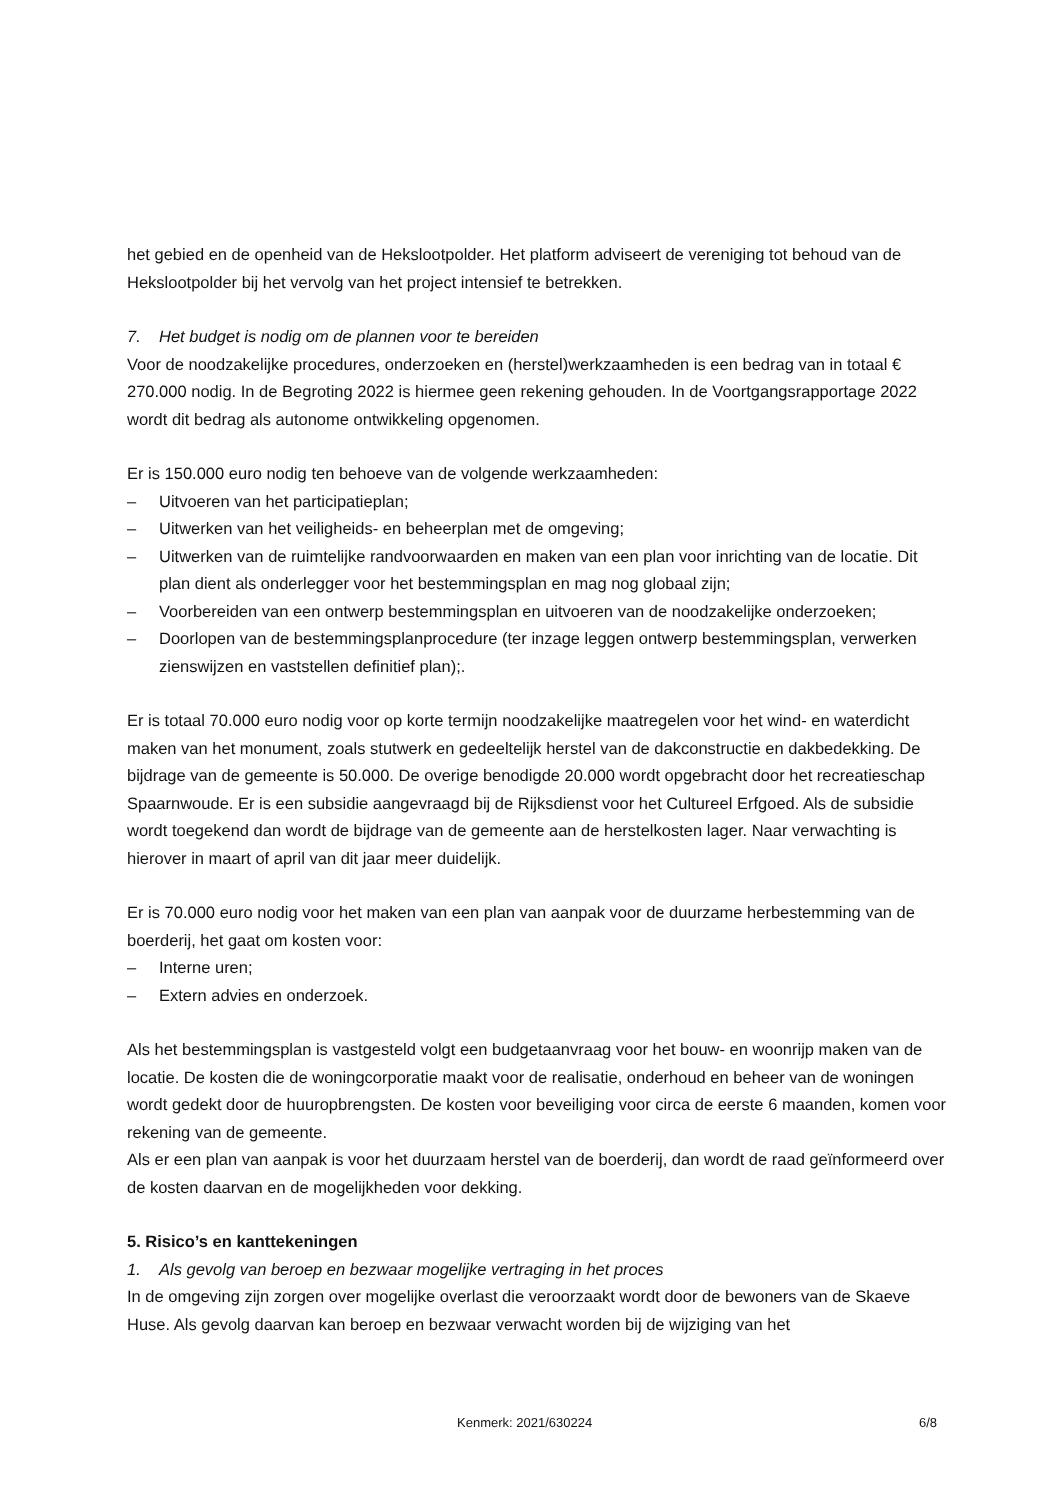het gebied en de openheid van de Hekslootpolder. Het platform adviseert de vereniging tot behoud van de Hekslootpolder bij het vervolg van het project intensief te betrekken.
7. Het budget is nodig om de plannen voor te bereiden
Voor de noodzakelijke procedures, onderzoeken en (herstel)werkzaamheden is een bedrag van in totaal € 270.000 nodig. In de Begroting 2022 is hiermee geen rekening gehouden. In de Voortgangsrapportage 2022 wordt dit bedrag als autonome ontwikkeling opgenomen.
Er is 150.000 euro nodig ten behoeve van de volgende werkzaamheden:
– Uitvoeren van het participatieplan;
– Uitwerken van het veiligheids- en beheerplan met de omgeving;
– Uitwerken van de ruimtelijke randvoorwaarden en maken van een plan voor inrichting van de locatie. Dit plan dient als onderlegger voor het bestemmingsplan en mag nog globaal zijn;
– Voorbereiden van een ontwerp bestemmingsplan en uitvoeren van de noodzakelijke onderzoeken;
– Doorlopen van de bestemmingsplanprocedure (ter inzage leggen ontwerp bestemmingsplan, verwerken zienswijzen en vaststellen definitief plan);.
Er is totaal 70.000 euro nodig voor op korte termijn noodzakelijke maatregelen voor het wind- en waterdicht maken van het monument, zoals stutwerk en gedeeltelijk herstel van de dakconstructie en dakbedekking. De bijdrage van de gemeente is 50.000. De overige benodigde 20.000 wordt opgebracht door het recreatieschap Spaarnwoude. Er is een subsidie aangevraagd bij de Rijksdienst voor het Cultureel Erfgoed. Als de subsidie wordt toegekend dan wordt de bijdrage van de gemeente aan de herstelkosten lager. Naar verwachting is hierover in maart of april van dit jaar meer duidelijk.
Er is 70.000 euro nodig voor het maken van een plan van aanpak voor de duurzame herbestemming van de boerderij, het gaat om kosten voor:
– Interne uren;
– Extern advies en onderzoek.
Als het bestemmingsplan is vastgesteld volgt een budgetaanvraag voor het bouw- en woonrijp maken van de locatie. De kosten die de woningcorporatie maakt voor de realisatie, onderhoud en beheer van de woningen wordt gedekt door de huuropbrengsten. De kosten voor beveiliging voor circa de eerste 6 maanden, komen voor rekening van de gemeente.
Als er een plan van aanpak is voor het duurzaam herstel van de boerderij, dan wordt de raad geïnformeerd over de kosten daarvan en de mogelijkheden voor dekking.
5. Risico’s en kanttekeningen
1. Als gevolg van beroep en bezwaar mogelijke vertraging in het proces
In de omgeving zijn zorgen over mogelijke overlast die veroorzaakt wordt door de bewoners van de Skaeve Huse. Als gevolg daarvan kan beroep en bezwaar verwacht worden bij de wijziging van het
Kenmerk: 2021/630224 6/8